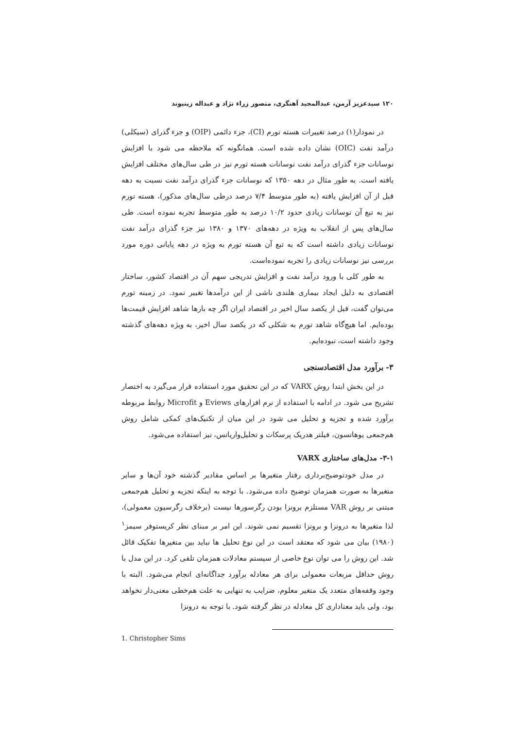۱۲۰ سیدعزیز آرمن، عبدالمجید آهنگری، منصور زراء نژاد و عبداله زینیوند
در نمودار(۱) درصد تغییرات هسته تورم (CI)، جزء دائمی (OIP) و جزء گذرای (سیکلی) درآمد نفت (OIC) نشان داده شده است. همانگونه که ملاحظه می شود با افزایش نوسانات جزء گذرای درآمد نفت نوسانات هسته تورم نیز در طی سال‌های مختلف افزایش یافته است. به طور مثال در دهه ۱۳۵۰ که نوسانات جزء گذرای درآمد نفت نسبت به دهه قبل از آن افزایش یافته (به طور متوسط ۷/۴ درصد درطی سال‌های مذکور)، هسته تورم نیز به تبع آن نوسانات زیادی حدود ۱۰/۲ درصد به طور متوسط تجربه نموده است. طی سال‌های پس از انقلاب به ویژه در دهه‌های ۱۳۷۰ و ۱۳۸۰ نیز جزء گذرای درآمد نفت نوسانات زیادی داشته است که به تبع آن هسته تورم به ویژه در دهه پایانی دوره مورد بررسی نیز نوسانات زیادی را تجربه نموده‌است.
به طور کلی با ورود درآمد نفت و افزایش تدریجی سهم آن در اقتصاد کشور، ساختار اقتصادی به دلیل ایجاد بیماری هلندی ناشی از این درآمدها تغییر نمود. در زمینه تورم می‌توان گفت، قبل از یکصد سال اخیر در اقتصاد ایران اگر چه بارها شاهد افزایش قیمت‌ها بوده‌ایم. اما هیچ‌گاه شاهد تورم به شکلی که در یکصد سال اخیر، به ویژه دهه‌های گذشته وجود داشته است، نبوده‌ایم.
۳- برآورد مدل اقتصادسنجی
در این بخش ابتدا روش VARX که در این تحقیق مورد استفاده قرار می‌گیرد به اختصار تشریح می شود. در ادامه با استفاده از نرم افزارهای Eviews و Microfit روابط مربوطه برآورد شده و تجزیه و تحلیل می شود در این میان از تکنیک‌های کمکی شامل روش هم‌جمعی یوهانسون، فیلتر هدریک پرسکات و تحلیل‌واریانس، نیز استفاده می‌شود.
۳-۱- مدل‌های ساختاری VARX
در مدل خودتوضیح‌برداری رفتار متغیرها بر اساس مقادیر گذشته خود آن‌ها و سایر متغیرها به صورت همزمان توضیح داده می‌شود. با توجه به اینکه تجزیه و تحلیل هم‌جمعی مبتنی بر روش VAR مستلزم برونزا بودن رگرسورها نیست (برخلاف رگرسیون معمولی)، لذا متغیرها به درونزا و برونزا تقسیم نمی شوند. این امر بر مبنای نظر کریستوفر سیمز<sup>۱</sup> (۱۹۸۰) بیان می شود که معتقد است در این نوع تحلیل ها نباید بین متغیرها تفکیک قائل شد. این روش را می توان نوع خاصی از سیستم معادلات همزمان تلقی کرد. در این مدل با روش حداقل مربعات معمولی برای هر معادله برآورد جداگانه‌ای انجام می‌شود. البته با وجود وقفه‌های متعدد یک متغیر معلوم، ضرایب به تنهایی به علت هم‌خطی معنی‌دار نخواهد بود، ولی باید معناداری کل معادله در نظر گرفته شود. با توجه به درونزا
1. Christopher Sims